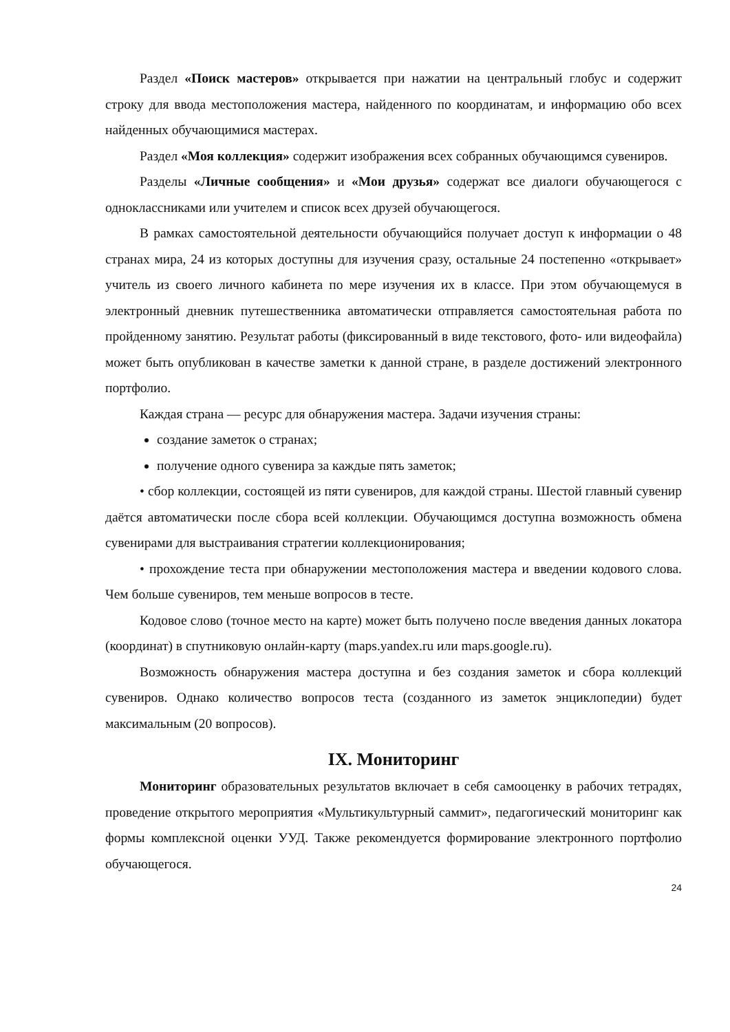Раздел «Поиск мастеров» открывается при нажатии на центральный глобус и содержит строку для ввода местоположения мастера, найденного по координатам, и информацию обо всех найденных обучающимися мастерах.
Раздел «Моя коллекция» содержит изображения всех собранных обучающимся сувениров.
Разделы «Личные сообщения» и «Мои друзья» содержат все диалоги обучающегося с одноклассниками или учителем и список всех друзей обучающегося.
В рамках самостоятельной деятельности обучающийся получает доступ к информации о 48 странах мира, 24 из которых доступны для изучения сразу, остальные 24 постепенно «открывает» учитель из своего личного кабинета по мере изучения их в классе. При этом обучающемуся в электронный дневник путешественника автоматически отправляется самостоятельная работа по пройденному занятию. Результат работы (фиксированный в виде текстового, фото- или видеофайла) может быть опубликован в качестве заметки к данной стране, в разделе достижений электронного портфолио.
Каждая страна — ресурс для обнаружения мастера. Задачи изучения страны:
создание заметок о странах;
получение одного сувенира за каждые пять заметок;
• сбор коллекции, состоящей из пяти сувениров, для каждой страны. Шестой главный сувенир даётся автоматически после сбора всей коллекции. Обучающимся доступна возможность обмена сувенирами для выстраивания стратегии коллекционирования;
• прохождение теста при обнаружении местоположения мастера и введении кодового слова. Чем больше сувениров, тем меньше вопросов в тесте.
Кодовое слово (точное место на карте) может быть получено после введения данных локатора (координат) в спутниковую онлайн-карту (maps.yandex.ru или maps.google.ru).
Возможность обнаружения мастера доступна и без создания заметок и сбора коллекций сувениров. Однако количество вопросов теста (созданного из заметок энциклопедии) будет максимальным (20 вопросов).
IX. Мониторинг
Мониторинг образовательных результатов включает в себя самооценку в рабочих тетрадях, проведение открытого мероприятия «Мультикультурный саммит», педагогический мониторинг как формы комплексной оценки УУД. Также рекомендуется формирование электронного портфолио обучающегося.
24